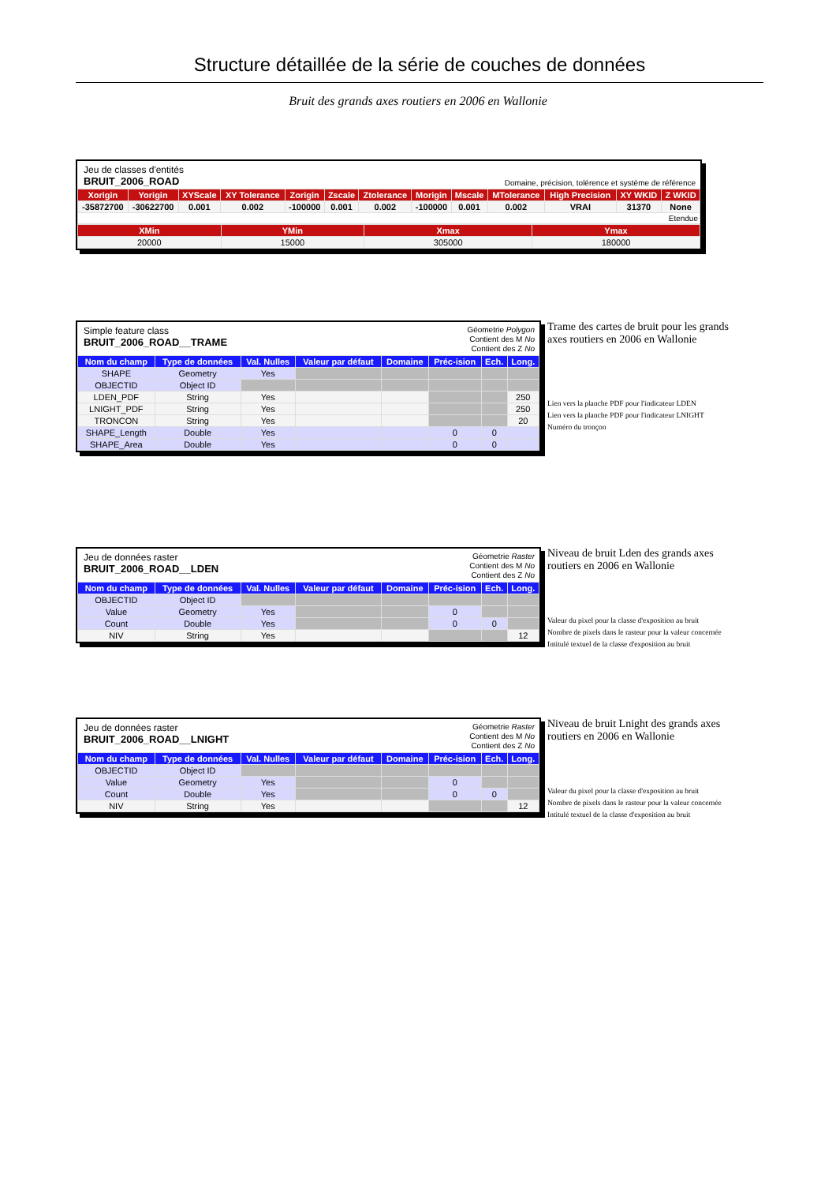Structure détaillée de la série de couches de données
Bruit des grands axes routiers en 2006 en Wallonie
Jeu de classes d'entités
BRUIT_2006_ROAD
Domaine, précision, tolérence et système de référence
| Xorigin | Yorigin | XYScale | XY Tolerance | Zorigin | Zscale | Ztolerance | Morigin | Mscale | MTolerance | High Precision | XY WKID | Z WKID |
| --- | --- | --- | --- | --- | --- | --- | --- | --- | --- | --- | --- | --- |
| -35872700 | -30622700 | 0.001 | 0.002 | -100000 | 0.001 | 0.002 | -100000 | 0.001 | 0.002 | VRAI | 31370 | None |
| Etendue | | | | | | | | | | | | |
| XMin | YMin | Xmax | Ymax |
| --- | --- | --- | --- |
| 20000 | 15000 | 305000 | 180000 |
Simple feature class
BRUIT_2006_ROAD__TRAME
Géometrie Polygon
Contient des M No
Contient des Z No
| Nom du champ | Type de données | Val. Nulles | Valeur par défaut | Domaine | Préc-ision | Ech. | Long. |
| --- | --- | --- | --- | --- | --- | --- | --- |
| SHAPE | Geometry | Yes | | | | | |
| OBJECTID | Object ID | | | | | | |
| LDEN_PDF | String | Yes | | | | | 250 |
| LNIGHT_PDF | String | Yes | | | | | 250 |
| TRONCON | String | Yes | | | | | 20 |
| SHAPE_Length | Double | Yes | | | 0 | 0 | |
| SHAPE_Area | Double | Yes | | | 0 | 0 | |
Trame des cartes de bruit pour les grands axes routiers en 2006 en Wallonie
Lien vers la planche PDF pour l'indicateur LDEN
Lien vers la planche PDF pour l'indicateur LNIGHT
Numéro du tronçon
Jeu de données raster
BRUIT_2006_ROAD__LDEN
Géometrie Raster
Contient des M No
Contient des Z No
| Nom du champ | Type de données | Val. Nulles | Valeur par défaut | Domaine | Préc-ision | Ech. | Long. |
| --- | --- | --- | --- | --- | --- | --- | --- |
| OBJECTID | Object ID | | | | | | |
| Value | Geometry | Yes | | | 0 | | |
| Count | Double | Yes | | | 0 | 0 | |
| NIV | String | Yes | | | | | 12 |
Niveau de bruit Lden des grands axes routiers en 2006 en Wallonie
Valeur du pixel pour la classe d'exposition au bruit
Nombre de pixels dans le rasteur pour la valeur concernée
Intitulé textuel de la classe d'exposition au bruit
Jeu de données raster
BRUIT_2006_ROAD__LNIGHT
Géometrie Raster
Contient des M No
Contient des Z No
| Nom du champ | Type de données | Val. Nulles | Valeur par défaut | Domaine | Préc-ision | Ech. | Long. |
| --- | --- | --- | --- | --- | --- | --- | --- |
| OBJECTID | Object ID | | | | | | |
| Value | Geometry | Yes | | | 0 | | |
| Count | Double | Yes | | | 0 | 0 | |
| NIV | String | Yes | | | | | 12 |
Niveau de bruit Lnight des grands axes routiers en 2006 en Wallonie
Valeur du pixel pour la classe d'exposition au bruit
Nombre de pixels dans le rasteur pour la valeur concernée
Intitulé textuel de la classe d'exposition au bruit